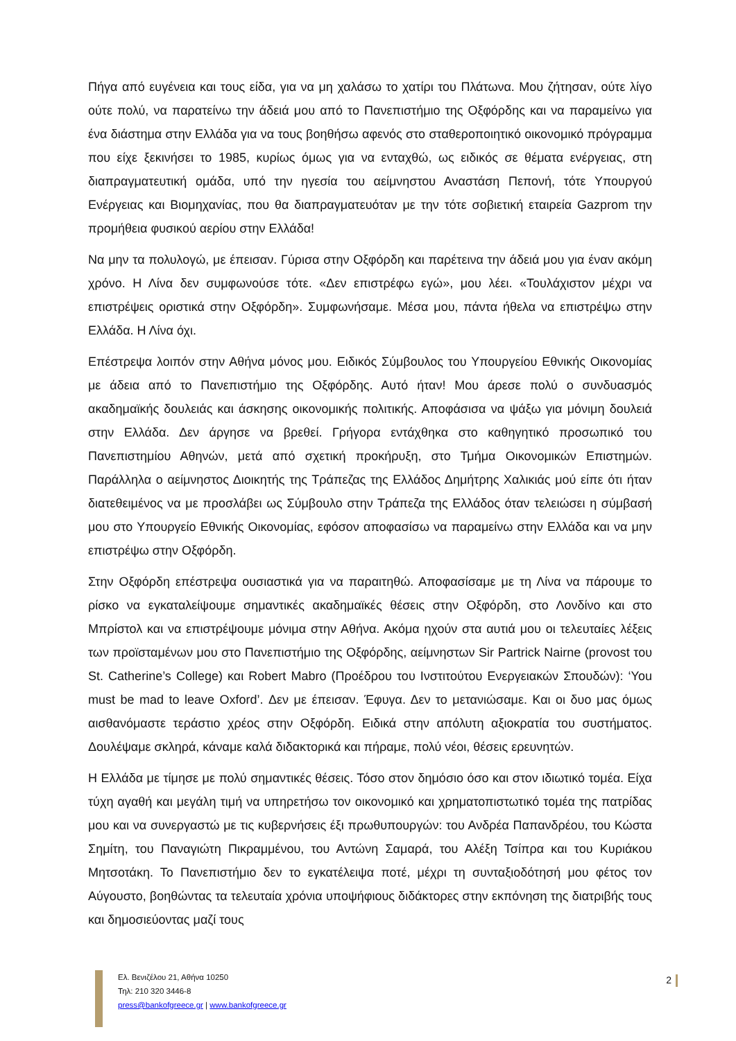Πήγα από ευγένεια και τους είδα, για να μη χαλάσω το χατίρι του Πλάτωνα. Μου ζήτησαν, ούτε λίγο ούτε πολύ, να παρατείνω την άδειά μου από το Πανεπιστήμιο της Οξφόρδης και να παραμείνω για ένα διάστημα στην Ελλάδα για να τους βοηθήσω αφενός στο σταθεροποιητικό οικονομικό πρόγραμμα που είχε ξεκινήσει το 1985, κυρίως όμως για να ενταχθώ, ως ειδικός σε θέματα ενέργειας, στη διαπραγματευτική ομάδα, υπό την ηγεσία του αείμνηστου Αναστάση Πεπονή, τότε Υπουργού Ενέργειας και Βιομηχανίας, που θα διαπραγματευόταν με την τότε σοβιετική εταιρεία Gazprom την προμήθεια φυσικού αερίου στην Ελλάδα!
Να μην τα πολυλογώ, με έπεισαν. Γύρισα στην Οξφόρδη και παρέτεινα την άδειά μου για έναν ακόμη χρόνο. Η Λίνα δεν συμφωνούσε τότε. «Δεν επιστρέφω εγώ», μου λέει. «Τουλάχιστον μέχρι να επιστρέψεις οριστικά στην Οξφόρδη». Συμφωνήσαμε. Μέσα μου, πάντα ήθελα να επιστρέψω στην Ελλάδα. Η Λίνα όχι.
Επέστρεψα λοιπόν στην Αθήνα μόνος μου. Ειδικός Σύμβουλος του Υπουργείου Εθνικής Οικονομίας με άδεια από το Πανεπιστήμιο της Οξφόρδης. Αυτό ήταν! Μου άρεσε πολύ ο συνδυασμός ακαδημαϊκής δουλειάς και άσκησης οικονομικής πολιτικής. Αποφάσισα να ψάξω για μόνιμη δουλειά στην Ελλάδα. Δεν άργησε να βρεθεί. Γρήγορα εντάχθηκα στο καθηγητικό προσωπικό του Πανεπιστημίου Αθηνών, μετά από σχετική προκήρυξη, στο Τμήμα Οικονομικών Επιστημών. Παράλληλα ο αείμνηστος Διοικητής της Τράπεζας της Ελλάδος Δημήτρης Χαλικιάς μού είπε ότι ήταν διατεθειμένος να με προσλάβει ως Σύμβουλο στην Τράπεζα της Ελλάδος όταν τελειώσει η σύμβασή μου στο Υπουργείο Εθνικής Οικονομίας, εφόσον αποφασίσω να παραμείνω στην Ελλάδα και να μην επιστρέψω στην Οξφόρδη.
Στην Οξφόρδη επέστρεψα ουσιαστικά για να παραιτηθώ. Αποφασίσαμε με τη Λίνα να πάρουμε το ρίσκο να εγκαταλείψουμε σημαντικές ακαδημαϊκές θέσεις στην Οξφόρδη, στο Λονδίνο και στο Μπρίστολ και να επιστρέψουμε μόνιμα στην Αθήνα. Ακόμα ηχούν στα αυτιά μου οι τελευταίες λέξεις των προϊσταμένων μου στο Πανεπιστήμιο της Οξφόρδης, αείμνηστων Sir Partrick Nairne (provost του St. Catherine’s College) και Robert Mabro (Προέδρου του Ινστιτούτου Ενεργειακών Σπουδών): ‘You must be mad to leave Oxford’. Δεν με έπεισαν. Έφυγα. Δεν το μετανιώσαμε. Και οι δυο μας όμως αισθανόμαστε τεράστιο χρέος στην Οξφόρδη. Ειδικά στην απόλυτη αξιοκρατία του συστήματος. Δουλέψαμε σκληρά, κάναμε καλά διδακτορικά και πήραμε, πολύ νέοι, θέσεις ερευνητών.
Η Ελλάδα με τίμησε με πολύ σημαντικές θέσεις. Τόσο στον δημόσιο όσο και στον ιδιωτικό τομέα. Είχα τύχη αγαθή και μεγάλη τιμή να υπηρετήσω τον οικονομικό και χρηματοπιστωτικό τομέα της πατρίδας μου και να συνεργαστώ με τις κυβερνήσεις έξι πρωθυπουργών: του Ανδρέα Παπανδρέου, του Κώστα Σημίτη, του Παναγιώτη Πικραμμένου, του Αντώνη Σαμαρά, του Αλέξη Τσίπρα και του Κυριάκου Μητσοτάκη. Το Πανεπιστήμιο δεν το εγκατέλειψα ποτέ, μέχρι τη συνταξιοδότησή μου φέτος τον Αύγουστο, βοηθώντας τα τελευταία χρόνια υποψήφιους διδάκτορες στην εκπόνηση της διατριβής τους και δημοσιεύοντας μαζί τους
Ελ. Βενιζέλου 21, Αθήνα 10250
Τηλ: 210 320 3446-8
press@bankofgreece.gr | www.bankofgreece.gr
2